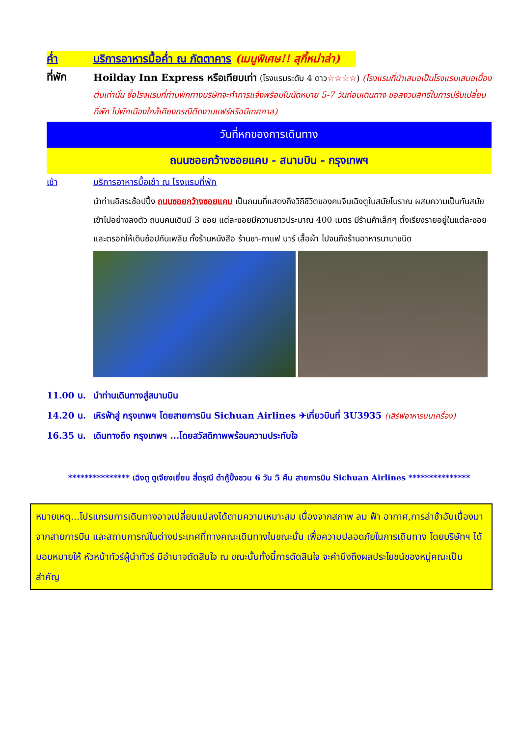ค่ำ บริการอาหารมื้อค่ำ ณ ภัตตาคาร (เมนูพิเศษ!! สุกี้หม่าล่า)
ที่พัก
Hoilday Inn Express หรือเทียบเท่า (โรงแรมระดับ 4 ดาว☆☆☆☆) (โรงแรมที่นำเสนอเป็นโรงแรมเสนอเบื้องต้นเท่านั้น ชื่อโรงแรมที่ท่านพักทางบริษัทจะทำการแจ้งพร้อมใบนัดหมาย 5-7 วันก่อนเดินทาง ขอสงวนสิทธิ์ในการปรับเปลี่ยนที่พัก ไปพักเมืองใกล้เคียงกรณีติดงานแฟร์หรือมีเทศกาล)
วันที่หกของการเดินทาง
ถนนซอยกว้างซอยแคบ - สนามบิน - กรุงเทพฯ
เช้า บริการอาหารมื้อเช้า ณ โรงแรมที่พัก
นำท่านอิสระช้อปปิ้ง ถนนซอยกว้างซอยแคบ เป็นถนนที่แสดงถึงวิถีชีวิตของคนจีนเฉิงตูในสมัยโบราณ ผสมความเป็นทันสมัยเข้าไปอย่างลงตัว ถนนคนเดินมี 3 ซอย แต่ละซอยมีความยาวประมาณ 400 เมตร มีร้านค้าเล็กๆ ตั้งเรียงรายอยู่ในแต่ละซอยและตรอกให้เดินช้อปกันเพลิน ทั้งร้านหนังสือ ร้านชา-กาแฟ บาร์ เสื้อผ้า ไปจนถึงร้านอาหารนานาชนิด
11.00 น. นำท่านเดินทางสู่สนามบิน
14.20 น. เหิรฟ้าสู่ กรุงเทพฯ โดยสายการบิน Sichuan Airlines ✈เที่ยวบินที่ 3U3935 (เสิร์ฟอาหารบนเครื่อง)
16.35 น. เดินทางถึง กรุงเทพฯ ...โดยสวัสดิภาพพร้อมความประทับใจ
*************** เฉิงตู ตูเจียงเยี่ยน สี่ดรุณี ต๋ากู้ปิ้งชวน 6 วัน 5 คืน สายการบิน Sichuan Airlines ***************
หมายเหตุ...โปรแกรมการเดินทางอาจเปลี่ยนแปลงได้ตามความเหมาะสม เนื่องจากสภาพ ลม ฟ้า อากาศ,การล่าช้าอันเนื่องมาจากสายการบิน และสถานการณ์ในต่างประเทศที่ทางคณะเดินทางในขณะนั้น เพื่อความปลอดภัยในการเดินทาง โดยบริษัทฯ ได้มอบหมายให้ หัวหน้าทัวร์ผู้นำทัวร์ มีอำนาจตัดสินใจ ณ ขณะนั้นทั้งนี้การตัดสินใจ จะคำนึงถึงผลประโยชน์ของหมู่คณะเป็นสำคัญ